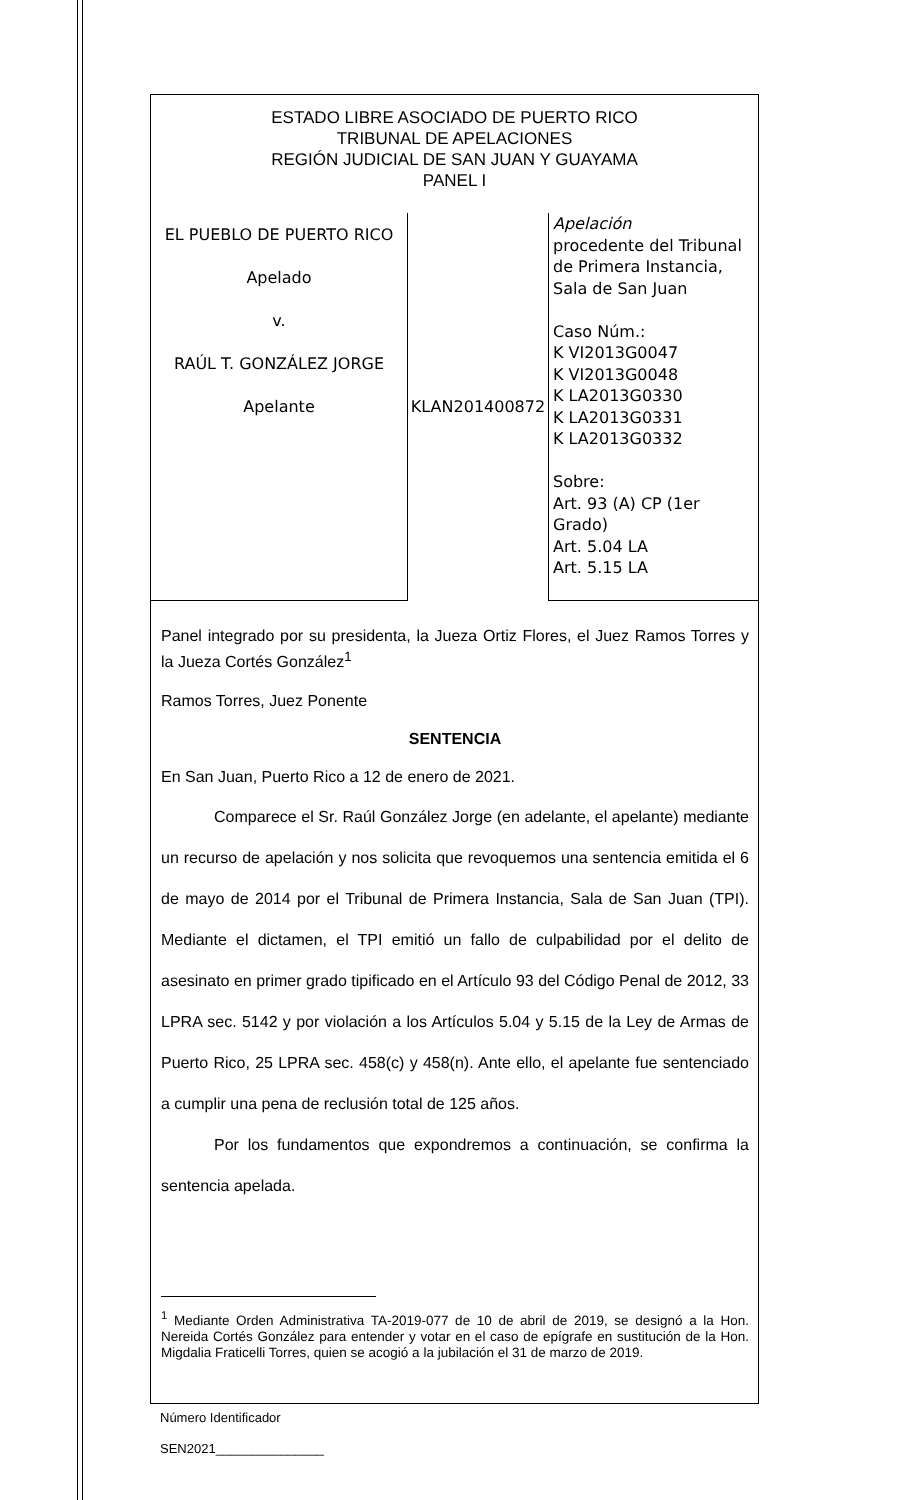ESTADO LIBRE ASOCIADO DE PUERTO RICO
TRIBUNAL DE APELACIONES
REGIÓN JUDICIAL DE SAN JUAN Y GUAYAMA
PANEL I
| EL PUEBLO DE PUERTO RICO Apelado v. RAÚL T. GONZÁLEZ JORGE Apelante | KLAN201400872 | Apelación procedente del Tribunal de Primera Instancia, Sala de San Juan Caso Núm.: K VI2013G0047 K VI2013G0048 K LA2013G0330 K LA2013G0331 K LA2013G0332 Sobre: Art. 93 (A) CP (1er Grado) Art. 5.04 LA Art. 5.15 LA |
Panel integrado por su presidenta, la Jueza Ortiz Flores, el Juez Ramos Torres y la Jueza Cortés González<sup>1</sup>
Ramos Torres, Juez Ponente
SENTENCIA
En San Juan, Puerto Rico a 12 de enero de 2021.
Comparece el Sr. Raúl González Jorge (en adelante, el apelante) mediante un recurso de apelación y nos solicita que revoquemos una sentencia emitida el 6 de mayo de 2014 por el Tribunal de Primera Instancia, Sala de San Juan (TPI). Mediante el dictamen, el TPI emitió un fallo de culpabilidad por el delito de asesinato en primer grado tipificado en el Artículo 93 del Código Penal de 2012, 33 LPRA sec. 5142 y por violación a los Artículos 5.04 y 5.15 de la Ley de Armas de Puerto Rico, 25 LPRA sec. 458(c) y 458(n). Ante ello, el apelante fue sentenciado a cumplir una pena de reclusión total de 125 años.
Por los fundamentos que expondremos a continuación, se confirma la sentencia apelada.
<sup>1</sup> Mediante Orden Administrativa TA-2019-077 de 10 de abril de 2019, se designó a la Hon. Nereida Cortés González para entender y votar en el caso de epígrafe en sustitución de la Hon. Migdalia Fraticelli Torres, quien se acogió a la jubilación el 31 de marzo de 2019.
Número Identificador
SEN2021_______________